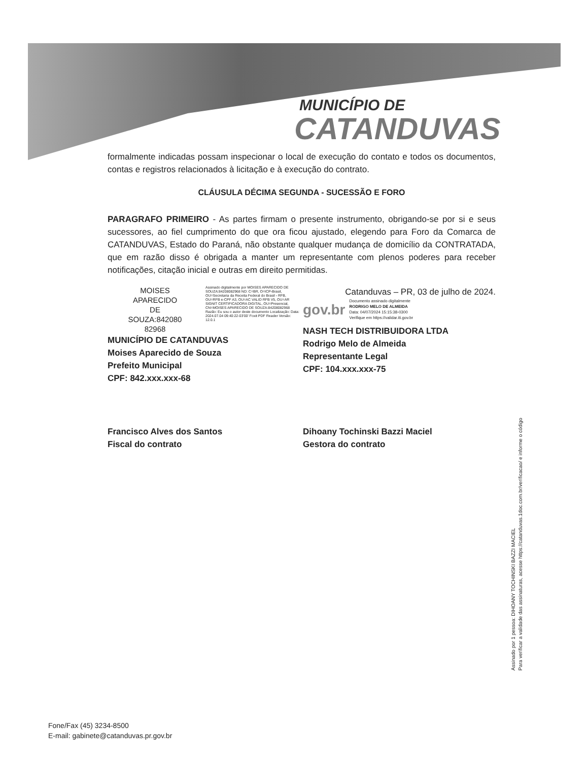MUNICÍPIO DE
CATANDUVAS
formalmente indicadas possam inspecionar o local de execução do contato e todos os documentos, contas e registros relacionados à licitação e à execução do contrato.
CLÁUSULA DÉCIMA SEGUNDA - SUCESSÃO E FORO
PARAGRAFO PRIMEIRO - As partes firmam o presente instrumento, obrigando-se por si e seus sucessores, ao fiel cumprimento do que ora ficou ajustado, elegendo para Foro da Comarca de CATANDUVAS, Estado do Paraná, não obstante qualquer mudança de domicílio da CONTRATADA, que em razão disso é obrigada a manter um representante com plenos poderes para receber notificações, citação inicial e outras em direito permitidas.
MOISES
APARECIDO
DE
SOUZA:842080
82968
Assinado digitalmente por MOISES APARECIDO DE SOUZA:84208082968 ND: C=BR, O=ICP-Brasil, OU=Secretaria da Receita Federal do Brasil - RFB, OU=RFB e-CPF A3, OU=AC VALID RFB V5, OU=AR SIGNIT CERTIFICADORA DIGITAL, OU=Presencial, CN=MOISES APARECIDO DE SOUZA:84208082968 Razão: Eu sou o autor deste documento Localização: Data: 2024.07.04 09:40:22-03'00' Foxit PDF Reader Versão: 12.0.1
MUNICÍPIO DE CATANDUVAS
Moises Aparecido de Souza
Prefeito Municipal
CPF: 842.xxx.xxx-68
Catanduvas – PR, 03 de julho de 2024.
gov.br Documento assinado digitalmente
RODRIGO MELO DE ALMEIDA
Data: 04/07/2024 15:15:38-0300
Verifique em https://validar.iti.gov.br
NASH TECH DISTRIBUIDORA LTDA
Rodrigo Melo de Almeida
Representante Legal
CPF: 104.xxx.xxx-75
Francisco Alves dos Santos
Fiscal do contrato
Dihoany Tochinski Bazzi Maciel
Gestora do contrato
Assinado por 1 pessoa: DIHOANY TOCHINSKI BAZZI MACIEL
Para verificar a validade das assinaturas, acesse https://catanduvas.1doc.com.br/verificacao/ e informe o código
Fone/Fax (45) 3234-8500
E-mail: gabinete@catanduvas.pr.gov.br